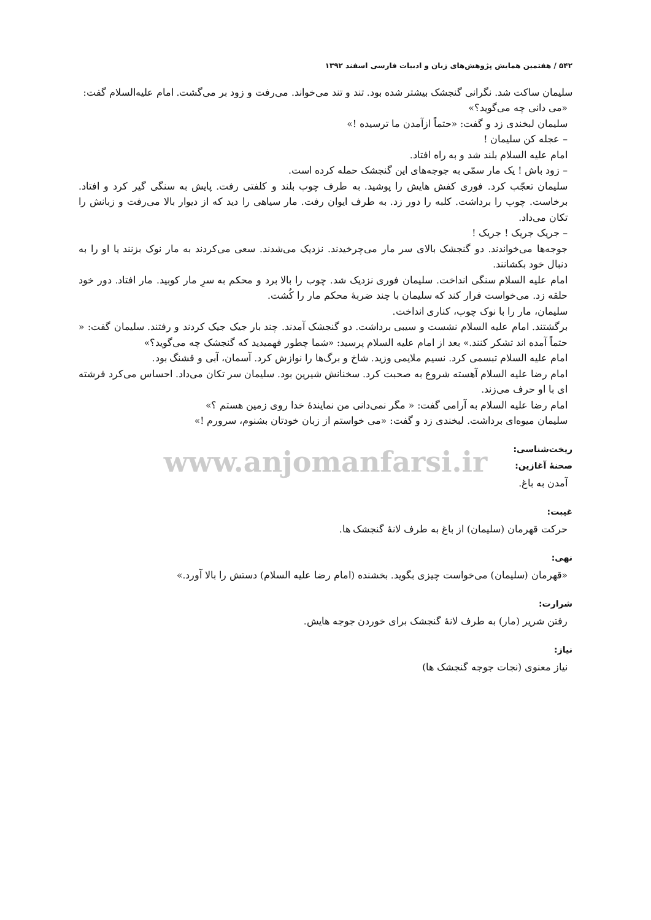۵۴۲ / هفتمین همایش پژوهش‌های زبان و ادبیات فارسی اسفند ۱۳۹۲
سلیمان ساکت شد. نگرانی گنجشک بیشتر شده بود. تند و تند می‌خواند. می‌رفت و زود بر می‌گشت. امام علیه‌السلام گفت:
«می دانی چه می‌گوید؟»
سلیمان لبخندی زد و گفت: «حتماً ازآمدن ما ترسیده !»
– عجله کن سلیمان !
امام علیه السلام بلند شد و به راه افتاد.
– زود باش ! یک مار سمّی به جوجه‌های این گنجشک حمله کرده است.
سلیمان تعجّب کرد. فوری کفش هایش را پوشید. به طرف چوب بلند و کلفتی رفت. پایش به سنگی گیر کرد و افتاد. برخاست. چوب را برداشت. کلبه را دور زد. به طرف ایوان رفت. مار سیاهی را دید که از دیوار بالا می‌رفت و زبانش را تکان می‌داد.
– جریک جریک ! جریک !
جوجه‌ها می‌خواندند. دو گنجشک بالای سر مار می‌چرخیدند. نزدیک می‌شدند. سعی می‌کردند به مار نوک بزنند یا او را به دنبال خود بکشانند.
امام علیه السلام سنگی انداخت. سلیمان فوری نزدیک شد. چوب را بالا برد و محکم به سرِ مار کوبید. مار افتاد. دور خود حلقه زد. می‌خواست فرار کند که سلیمان با چند ضربهٔ محکم مار را کُشت.
سلیمان، مار را با نوک چوب، کناری انداخت.
برگشتند. امام علیه السلام نشست و سیبی برداشت. دو گنجشک آمدند. چند بار جیک جیک کردند و رفتند. سلیمان گفت: « حتماً آمده اند تشکر کنند.» بعد از امام علیه السلام پرسید: «شما چطور فهمیدید که گنجشک چه می‌گوید؟»
امام علیه السلام تبسمی کرد. نسیم ملایمی وزید. شاخ و برگ‌ها را نوازش کرد. آسمان، آبی و قشنگ بود.
امام رضا علیه السلام آهسته شروع به صحبت کرد. سخنانش شیرین بود. سلیمان سر تکان می‌داد. احساس می‌کرد فرشته ای با او حرف می‌زند.
امام رضا علیه السلام به آرامی گفت: « مگر نمی‌دانی من نمایندهٔ خدا روی زمین هستم ؟»
سلیمان میوه‌ای برداشت. لبخندی زد و گفت: «می خواستم از زبان خودتان بشنوم، سرورم !»
ریخت‌شناسی:
www.anjomanfarsi.ir
صحنهٔ آغازین:
آمدن به باغ.
غیبت:
حرکت قهرمان (سلیمان) از باغ به طرف لانهٔ گنجشک ها.
نهی:
«قهرمان (سلیمان) می‌خواست چیزی بگوید. بخشنده (امام رضا علیه السلام) دستش را بالا آورد.»
شرارت:
رفتن شریر (مار) به طرف لانهٔ گنجشک برای خوردن جوجه هایش.
نیاز:
نیاز معنوی (نجات جوجه گنجشک ها)